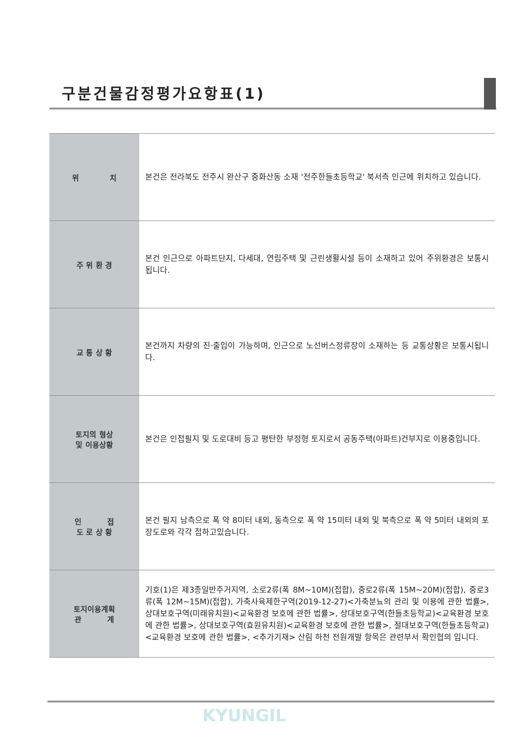구분건물감정평가요항표(1)
| 위 치 | 본건은 전라북도 전주시 완산구 중화산동 소재 '전주한들초등학교' 북서측 인근에 위치하고 있습니다. |
| 주 위 환 경 | 본건 인근으로 아파트단지, 다세대, 연립주택 및 근린생활시설 등이 소재하고 있어 주위환경은 보통시됩니다. |
| 교 통 상 황 | 본건까지 차량의 진·출입이 가능하며, 인근으로 노선버스정류장이 소재하는 등 교통상황은 보통시됩니다. |
| 토지의 형상 및 이용상황 | 본건은 인접필지 및 도로대비 등고 평탄한 부정형 토지로서 공동주택(아파트)건부지로 이용중입니다. |
| 인 접 도 로 상 황 | 본건 필지 남측으로 폭 약 8미터 내외, 동측으로 폭 약 15미터 내외 및 북측으로 폭 약 5미터 내외의 포장도로와 각각 접하고있습니다. |
| 토지이용계획 관 계 | 기호(1)은 제3종일반주거지역, 소로2류(폭 8M~10M)(접합), 중로2류(폭 15M~20M)(접합), 중로3류(폭 12M~15M)(접합), 가축사육제한구역(2019-12-27)<가축분뇨의 관리 및 이용에 관한 법률>, 상대보호구역(미래유치원)<교육환경 보호에 관한 법률>, 상대보호구역(한들초등학교)<교육환경 보호에 관한 법률>, 상대보호구역(효원유치원)<교육환경 보호에 관한 법률>, 절대보호구역(한들초등학교)<교육환경 보호에 관한 법률>, <추가기재> 산림 하천 전원개발 항목은 관련부서 확인협의 입니다. |
KYUNGIL